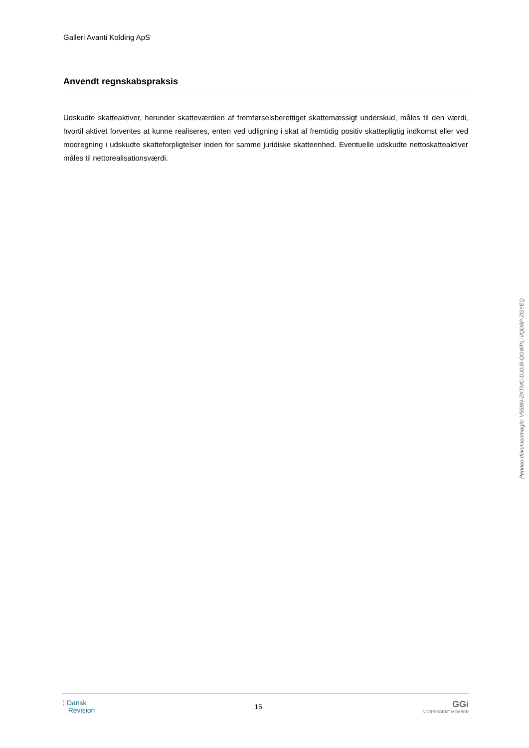Galleri Avanti Kolding ApS
Anvendt regnskabspraksis
Udskudte skatteaktiver, herunder skatteværdien af fremførselsberettiget skattemæssigt underskud, måles til den værdi, hvortil aktivet forventes at kunne realiseres, enten ved udligning i skat af fremtidig positiv skattepligtig indkomst eller ved modregning i udskudte skatteforpligtelser inden for samme juridiske skatteenhed. Eventuelle udskudte nettoskatteaktiver måles til nettorealisationsværdi.
Penneo dokumentnøgle: V56BN-ZKTMC-DJ0J8-QGWPL-VQD8P-ZGYEQ
⟩ Dansk
Revision
15
GGi
INDEPENDENT MEMBER